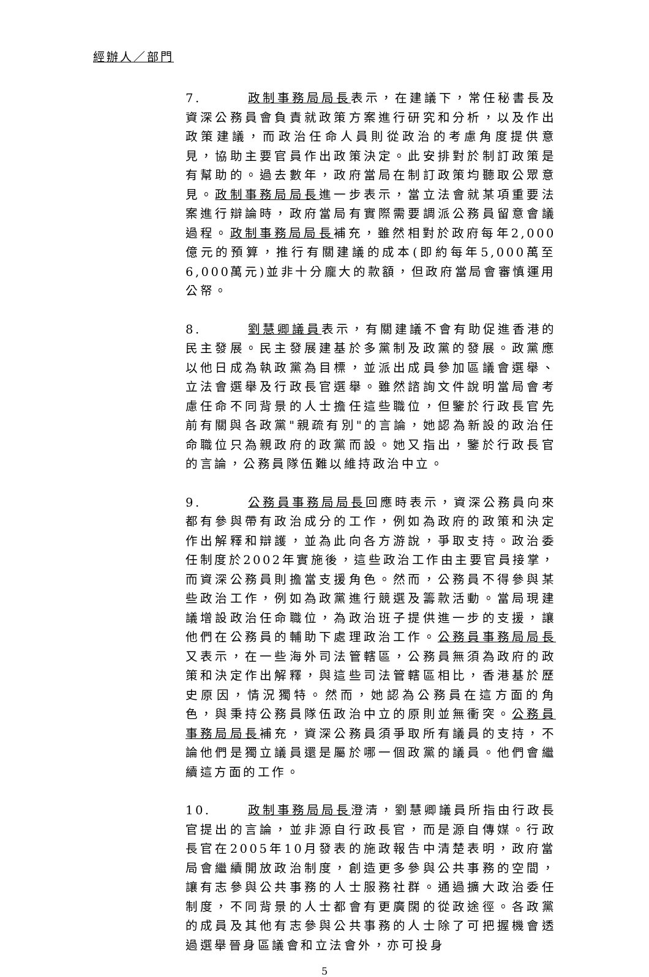經辦人／部門
7. 政制事務局局長表示，在建議下，常任秘書長及資深公務員會負責就政策方案進行研究和分析，以及作出政策建議，而政治任命人員則從政治的考慮角度提供意見，協助主要官員作出政策決定。此安排對於制訂政策是有幫助的。過去數年，政府當局在制訂政策均聽取公眾意見。政制事務局局長進一步表示，當立法會就某項重要法案進行辯論時，政府當局有實際需要調派公務員留意會議過程。政制事務局局長補充，雖然相對於政府每年2,000億元的預算，推行有關建議的成本(即約每年5,000萬至6,000萬元)並非十分龐大的款額，但政府當局會審慎運用公帑。
8. 劉慧卿議員表示，有關建議不會有助促進香港的民主發展。民主發展建基於多黨制及政黨的發展。政黨應以他日成為執政黨為目標，並派出成員參加區議會選舉、立法會選舉及行政長官選舉。雖然諮詢文件說明當局會考慮任命不同背景的人士擔任這些職位，但鑒於行政長官先前有關與各政黨"親疏有別"的言論，她認為新設的政治任命職位只為親政府的政黨而設。她又指出，鑒於行政長官的言論，公務員隊伍難以維持政治中立。
9. 公務員事務局局長回應時表示，資深公務員向來都有參與帶有政治成分的工作，例如為政府的政策和決定作出解釋和辯護，並為此向各方游說，爭取支持。政治委任制度於2002年實施後，這些政治工作由主要官員接掌，而資深公務員則擔當支援角色。然而，公務員不得參與某些政治工作，例如為政黨進行競選及籌款活動。當局現建議增設政治任命職位，為政治班子提供進一步的支援，讓他們在公務員的輔助下處理政治工作。公務員事務局局長又表示，在一些海外司法管轄區，公務員無須為政府的政策和決定作出解釋，與這些司法管轄區相比，香港基於歷史原因，情況獨特。然而，她認為公務員在這方面的角色，與秉持公務員隊伍政治中立的原則並無衝突。公務員事務局局長補充，資深公務員須爭取所有議員的支持，不論他們是獨立議員還是屬於哪一個政黨的議員。他們會繼續這方面的工作。
10. 政制事務局局長澄清，劉慧卿議員所指由行政長官提出的言論，並非源自行政長官，而是源自傳媒。行政長官在2005年10月發表的施政報告中清楚表明，政府當局會繼續開放政治制度，創造更多參與公共事務的空間，讓有志參與公共事務的人士服務社群。通過擴大政治委任制度，不同背景的人士都會有更廣闊的從政途徑。各政黨的成員及其他有志參與公共事務的人士除了可把握機會透過選舉晉身區議會和立法會外，亦可投身
5